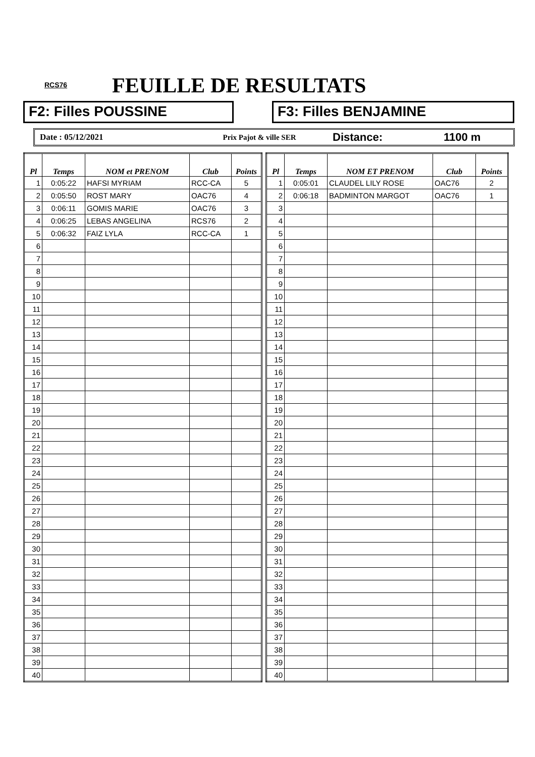RCS76 FEUILLE DE RESULTATS
F2: Filles POUSSINE F3: Filles BENJAMINE
Date : 05/12/2021 Prix Pajot & ville SER
Distance: 1100 m
| Pl | Temps | NOM et PRENOM | Club | Points |
| --- | --- | --- | --- | --- |
| 1 | 0:05:22 | HAFSI MYRIAM | RCC-CA | 5 |
| 2 | 0:05:50 | ROST MARY | OAC76 | 4 |
| 3 | 0:06:11 | GOMIS MARIE | OAC76 | 3 |
| 4 | 0:06:25 | LEBAS ANGELINA | RCS76 | 2 |
| 5 | 0:06:32 | FAIZ LYLA | RCC-CA | 1 |
| 6 | | | | |
| 7 | | | | |
| 8 | | | | |
| 9 | | | | |
| 10 | | | | |
| 11 | | | | |
| 12 | | | | |
| 13 | | | | |
| 14 | | | | |
| 15 | | | | |
| 16 | | | | |
| 17 | | | | |
| 18 | | | | |
| 19 | | | | |
| 20 | | | | |
| 21 | | | | |
| 22 | | | | |
| 23 | | | | |
| 24 | | | | |
| 25 | | | | |
| 26 | | | | |
| 27 | | | | |
| 28 | | | | |
| 29 | | | | |
| 30 | | | | |
| 31 | | | | |
| 32 | | | | |
| 33 | | | | |
| 34 | | | | |
| 35 | | | | |
| 36 | | | | |
| 37 | | | | |
| 38 | | | | |
| 39 | | | | |
| 40 | | | | |
| Pl | Temps | NOM ET PRENOM | Club | Points |
| --- | --- | --- | --- | --- |
| 1 | 0:05:01 | CLAUDEL LILY ROSE | OAC76 | 2 |
| 2 | 0:06:18 | BADMINTON MARGOT | OAC76 | 1 |
| 3 | | | | |
| 4 | | | | |
| 5 | | | | |
| 6 | | | | |
| 7 | | | | |
| 8 | | | | |
| 9 | | | | |
| 10 | | | | |
| 11 | | | | |
| 12 | | | | |
| 13 | | | | |
| 14 | | | | |
| 15 | | | | |
| 16 | | | | |
| 17 | | | | |
| 18 | | | | |
| 19 | | | | |
| 20 | | | | |
| 21 | | | | |
| 22 | | | | |
| 23 | | | | |
| 24 | | | | |
| 25 | | | | |
| 26 | | | | |
| 27 | | | | |
| 28 | | | | |
| 29 | | | | |
| 30 | | | | |
| 31 | | | | |
| 32 | | | | |
| 33 | | | | |
| 34 | | | | |
| 35 | | | | |
| 36 | | | | |
| 37 | | | | |
| 38 | | | | |
| 39 | | | | |
| 40 | | | | |